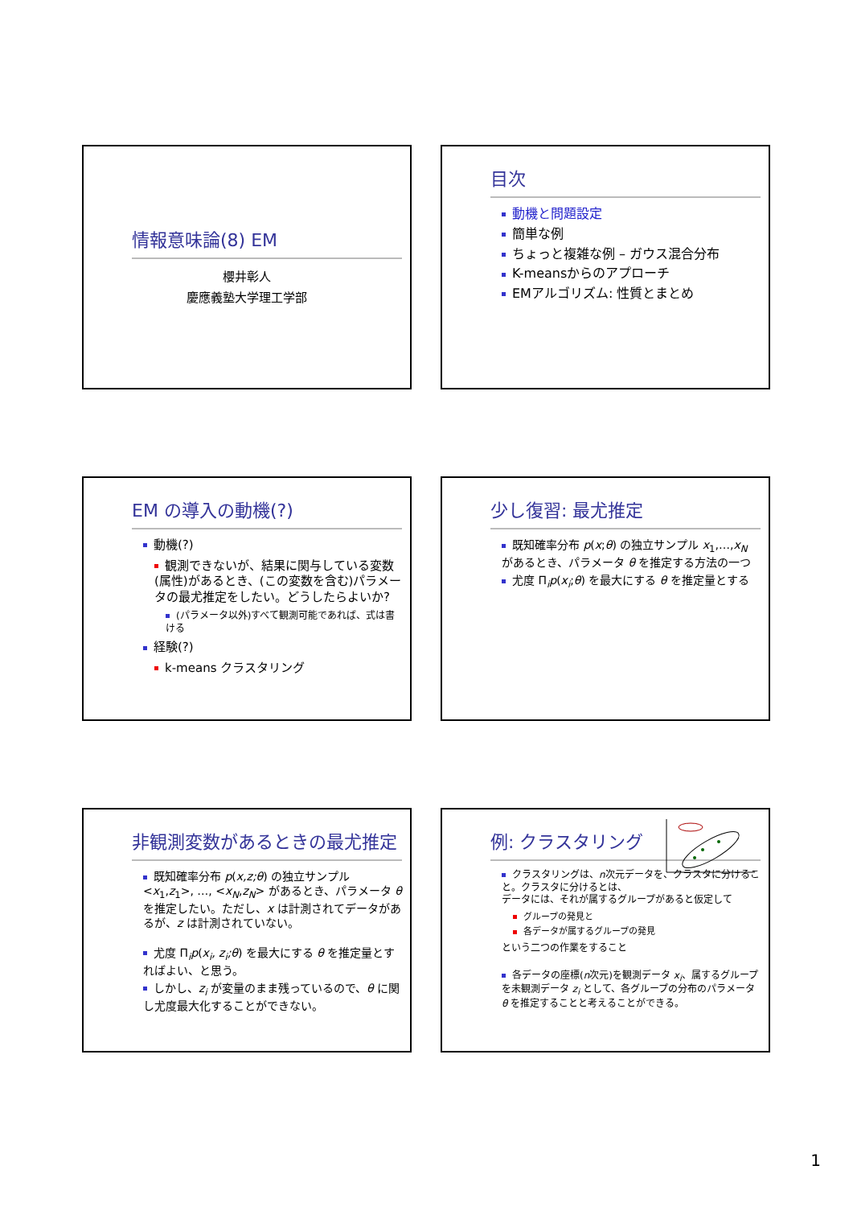情報意味論(8) EM
櫻井彰人
慶應義塾大学理工学部
目次
動機と問題設定
簡単な例
ちょっと複雑な例 – ガウス混合分布
K-meansからのアプローチ
EMアルゴリズム: 性質とまとめ
EM の導入の動機(?)
動機(?)
観測できないが、結果に関与している変数(属性)があるとき、(この変数を含む)パラメータの最尤推定をしたい。どうしたらよいか?
(パラメータ以外)すべて観測可能であれば、式は書ける
経験(?)
k-means クラスタリング
少し復習: 最尤推定
既知確率分布 p(x;θ) の独立サンプル x<sub>1</sub>,…,x<sub>N</sub> があるとき、パラメータ θ を推定する方法の一つ
尤度 Π<sub>i</sub>p(x<sub>i</sub>;θ) を最大にする θ を推定量とする
非観測変数があるときの最尤推定
既知確率分布 p(x,z;θ) の独立サンプル <x<sub>1</sub>,z<sub>1</sub>>, …, <x<sub>N</sub>,z<sub>N</sub>> があるとき、パラメータ θ を推定したい。ただし、x は計測されてデータがあるが、z は計測されていない。
尤度 Π<sub>i</sub>p(x<sub>i</sub>, z<sub>i</sub>;θ) を最大にする θ を推定量とすればよい、と思う。
しかし、z<sub>i</sub> が変量のまま残っているので、θ に関し尤度最大化することができない。
例: クラスタリング
クラスタリングは、n次元データを、クラスタに分けること。クラスタに分けるとは、
データには、それが属するグループがあると仮定して
グループの発見と
各データが属するグループの発見
という二つの作業をすること
各データの座標(n次元)を観測データ x<sub>i</sub>、属するグループを未観測データ z<sub>i</sub> として、各グループの分布のパラメータ θ を推定することと考えることができる。
1